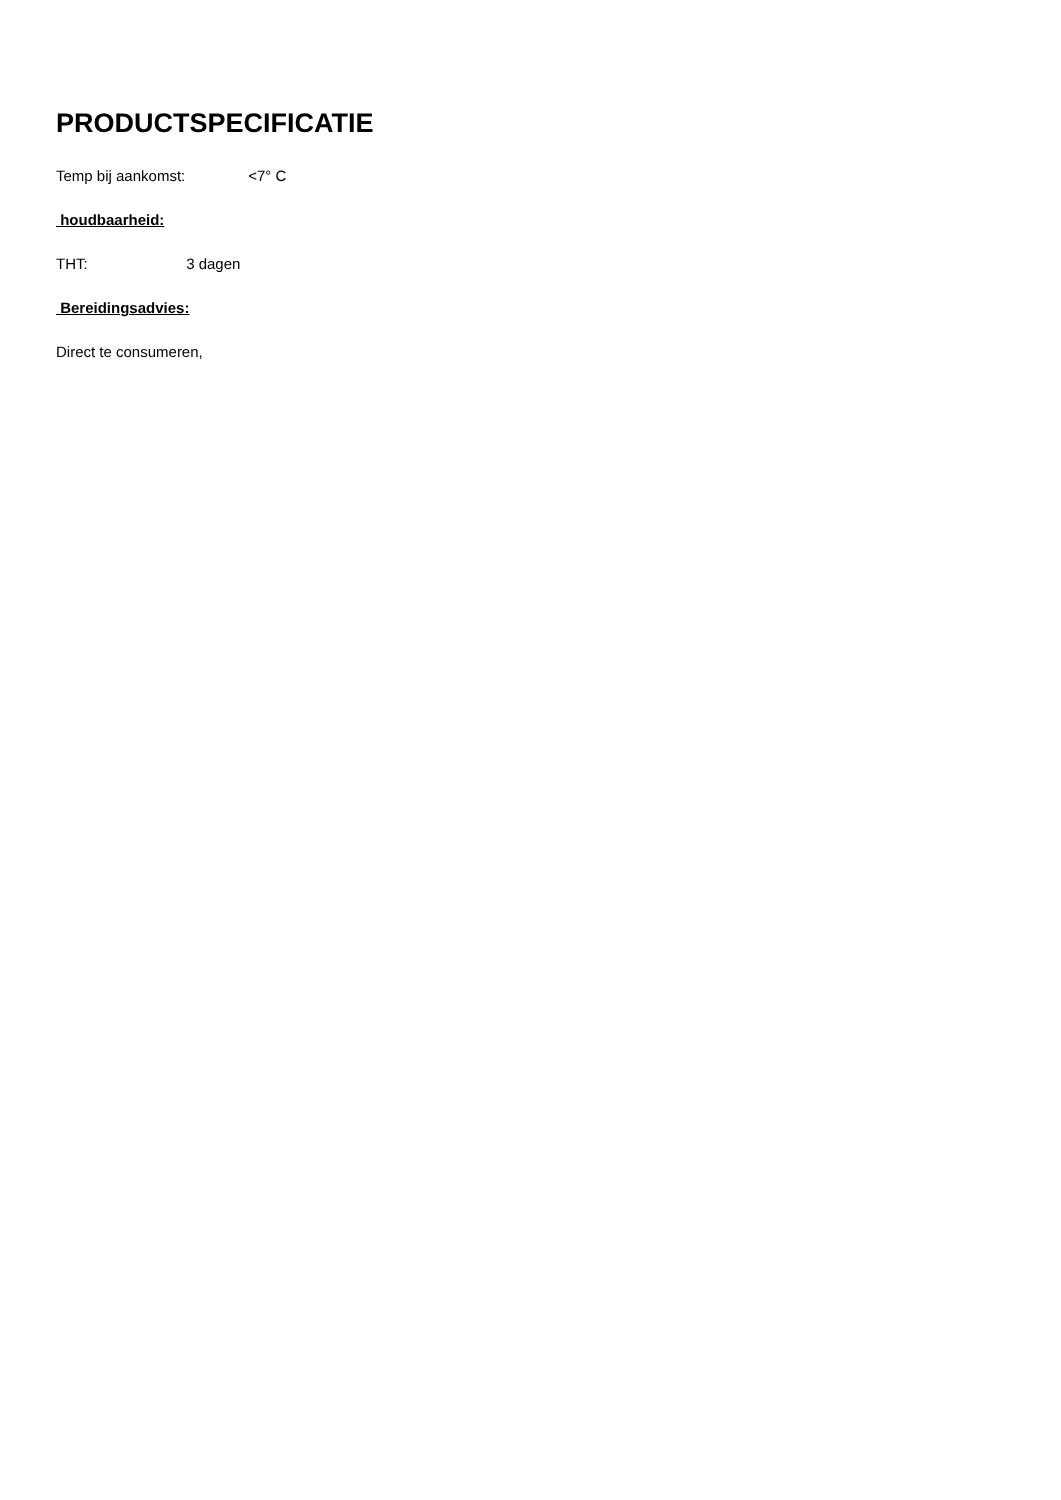PRODUCTSPECIFICATIE
Temp bij aankomst: <7° C
houdbaarheid:
THT: 3 dagen
Bereidingsadvies:
Direct te consumeren,